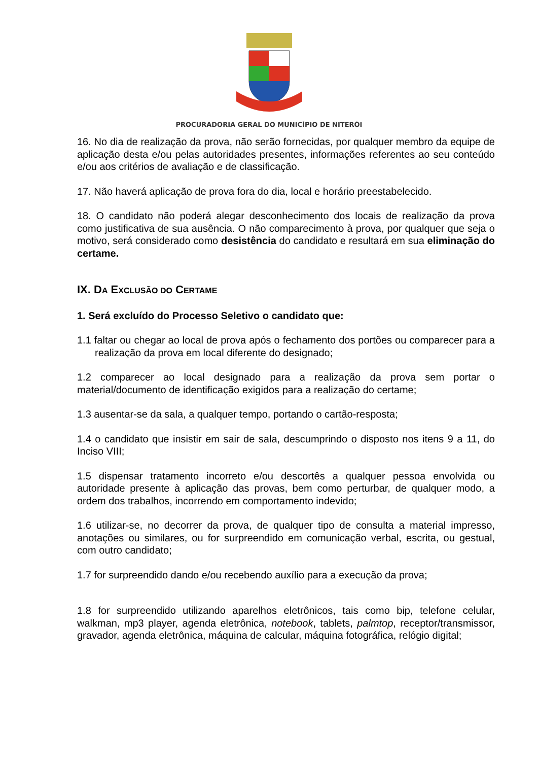PROCURADORIA GERAL DO MUNICÍPIO DE NITERÓI
16. No dia de realização da prova, não serão fornecidas, por qualquer membro da equipe de aplicação desta e/ou pelas autoridades presentes, informações referentes ao seu conteúdo e/ou aos critérios de avaliação e de classificação.
17. Não haverá aplicação de prova fora do dia, local e horário preestabelecido.
18. O candidato não poderá alegar desconhecimento dos locais de realização da prova como justificativa de sua ausência. O não comparecimento à prova, por qualquer que seja o motivo, será considerado como desistência do candidato e resultará em sua eliminação do certame.
IX. DA EXCLUSÃO DO CERTAME
1. Será excluído do Processo Seletivo o candidato que:
1.1 faltar ou chegar ao local de prova após o fechamento dos portões ou comparecer para a realização da prova em local diferente do designado;
1.2 comparecer ao local designado para a realização da prova sem portar o material/documento de identificação exigidos para a realização do certame;
1.3 ausentar-se da sala, a qualquer tempo, portando o cartão-resposta;
1.4 o candidato que insistir em sair de sala, descumprindo o disposto nos itens 9 a 11, do Inciso VIII;
1.5 dispensar tratamento incorreto e/ou descortês a qualquer pessoa envolvida ou autoridade presente à aplicação das provas, bem como perturbar, de qualquer modo, a ordem dos trabalhos, incorrendo em comportamento indevido;
1.6 utilizar-se, no decorrer da prova, de qualquer tipo de consulta a material impresso, anotações ou similares, ou for surpreendido em comunicação verbal, escrita, ou gestual, com outro candidato;
1.7 for surpreendido dando e/ou recebendo auxílio para a execução da prova;
1.8 for surpreendido utilizando aparelhos eletrônicos, tais como bip, telefone celular, walkman, mp3 player, agenda eletrônica, notebook, tablets, palmtop, receptor/transmissor, gravador, agenda eletrônica, máquina de calcular, máquina fotográfica, relógio digital;